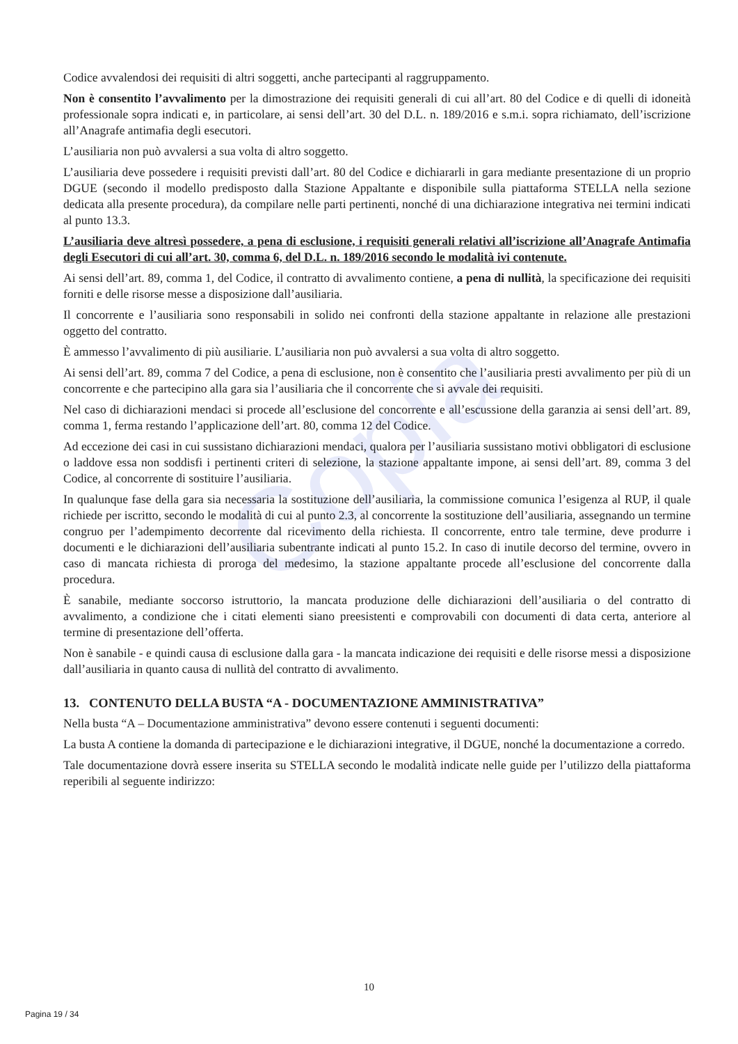Copia
Codice avvalendosi dei requisiti di altri soggetti, anche partecipanti al raggruppamento.
Non è consentito l’avvalimento per la dimostrazione dei requisiti generali di cui all’art. 80 del Codice e di quelli di idoneità professionale sopra indicati e, in particolare, ai sensi dell’art. 30 del D.L. n. 189/2016 e s.m.i. sopra richiamato, dell’iscrizione all’Anagrafe antimafia degli esecutori.
L’ausiliaria non può avvalersi a sua volta di altro soggetto.
L’ausiliaria deve possedere i requisiti previsti dall’art. 80 del Codice e dichiararli in gara mediante presentazione di un proprio DGUE (secondo il modello predisposto dalla Stazione Appaltante e disponibile sulla piattaforma STELLA nella sezione dedicata alla presente procedura), da compilare nelle parti pertinenti, nonché di una dichiarazione integrativa nei termini indicati al punto 13.3.
L’ausiliaria deve altresì possedere, a pena di esclusione, i requisiti generali relativi all’iscrizione all’Anagrafe Antimafia degli Esecutori di cui all’art. 30, comma 6, del D.L. n. 189/2016 secondo le modalità ivi contenute.
Ai sensi dell’art. 89, comma 1, del Codice, il contratto di avvalimento contiene, a pena di nullità, la specificazione dei requisiti forniti e delle risorse messe a disposizione dall’ausiliaria.
Il concorrente e l’ausiliaria sono responsabili in solido nei confronti della stazione appaltante in relazione alle prestazioni oggetto del contratto.
È ammesso l’avvalimento di più ausiliarie. L’ausiliaria non può avvalersi a sua volta di altro soggetto.
Ai sensi dell’art. 89, comma 7 del Codice, a pena di esclusione, non è consentito che l’ausiliaria presti avvalimento per più di un concorrente e che partecipino alla gara sia l’ausiliaria che il concorrente che si avvale dei requisiti.
Nel caso di dichiarazioni mendaci si procede all’esclusione del concorrente e all’escussione della garanzia ai sensi dell’art. 89, comma 1, ferma restando l’applicazione dell’art. 80, comma 12 del Codice.
Ad eccezione dei casi in cui sussistano dichiarazioni mendaci, qualora per l’ausiliaria sussistano motivi obbligatori di esclusione o laddove essa non soddisfi i pertinenti criteri di selezione, la stazione appaltante impone, ai sensi dell’art. 89, comma 3 del Codice, al concorrente di sostituire l’ausiliaria.
In qualunque fase della gara sia necessaria la sostituzione dell’ausiliaria, la commissione comunica l’esigenza al RUP, il quale richiede per iscritto, secondo le modalità di cui al punto 2.3, al concorrente la sostituzione dell’ausiliaria, assegnando un termine congruo per l’adempimento decorrente dal ricevimento della richiesta. Il concorrente, entro tale termine, deve produrre i documenti e le dichiarazioni dell’ausiliaria subentrante indicati al punto 15.2. In caso di inutile decorso del termine, ovvero in caso di mancata richiesta di proroga del medesimo, la stazione appaltante procede all’esclusione del concorrente dalla procedura.
È sanabile, mediante soccorso istruttorio, la mancata produzione delle dichiarazioni dell’ausiliaria o del contratto di avvalimento, a condizione che i citati elementi siano preesistenti e comprovabili con documenti di data certa, anteriore al termine di presentazione dell’offerta.
Non è sanabile - e quindi causa di esclusione dalla gara - la mancata indicazione dei requisiti e delle risorse messi a disposizione dall’ausiliaria in quanto causa di nullità del contratto di avvalimento.
13. CONTENUTO DELLA BUSTA “A - DOCUMENTAZIONE AMMINISTRATIVA”
Nella busta “A – Documentazione amministrativa” devono essere contenuti i seguenti documenti:
La busta A contiene la domanda di partecipazione e le dichiarazioni integrative, il DGUE, nonché la documentazione a corredo.
Tale documentazione dovrà essere inserita su STELLA secondo le modalità indicate nelle guide per l’utilizzo della piattaforma reperibili al seguente indirizzo:
10
Pagina 19 / 34